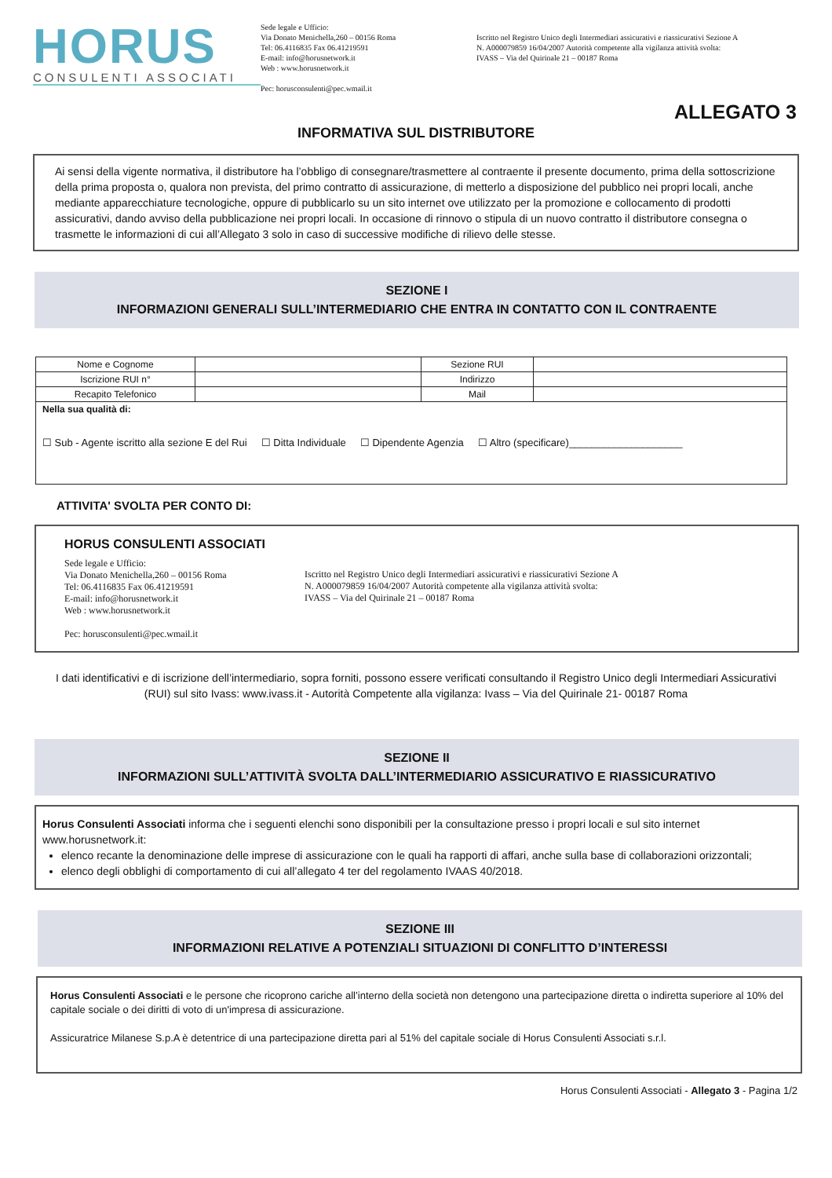HORUS
CONSULENTI ASSOCIATI
Sede legale e Ufficio:
Via Donato Menichella,260 – 00156 Roma
Tel: 06.4116835 Fax 06.41219591
E-mail: info@horusnetwork.it
Web : www.horusnetwork.it
Pec: horusconsulenti@pec.wmail.it
Iscritto nel Registro Unico degli Intermediari assicurativi e riassicurativi Sezione A
N. A000079859 16/04/2007 Autorità competente alla vigilanza attività svolta:
IVASS – Via del Quirinale 21 – 00187 Roma
ALLEGATO 3
INFORMATIVA SUL DISTRIBUTORE
Ai sensi della vigente normativa, il distributore ha l’obbligo di consegnare/trasmettere al contraente il presente documento, prima della sottoscrizione della prima proposta o, qualora non prevista, del primo contratto di assicurazione, di metterlo a disposizione del pubblico nei propri locali, anche mediante apparecchiature tecnologiche, oppure di pubblicarlo su un sito internet ove utilizzato per la promozione e collocamento di prodotti assicurativi, dando avviso della pubblicazione nei propri locali. In occasione di rinnovo o stipula di un nuovo contratto il distributore consegna o trasmette le informazioni di cui all’Allegato 3 solo in caso di successive modifiche di rilievo delle stesse.
SEZIONE I
INFORMAZIONI GENERALI SULL’INTERMEDIARIO CHE ENTRA IN CONTATTO CON IL CONTRAENTE
| Nome e Cognome | | Sezione RUI | |
| Iscrizione RUI n° | | Indirizzo | |
| Recapito Telefonico | | Mail | |
| Nella sua qualità di: ☐ Sub - Agente iscritto alla sezione E del Rui ☐ Ditta Individuale ☐ Dipendente Agenzia ☐ Altro (specificare)____________________ | | | |
ATTIVITA' SVOLTA PER CONTO DI:
HORUS CONSULENTI ASSOCIATI
Sede legale e Ufficio:
Via Donato Menichella,260 – 00156 Roma
Tel: 06.4116835 Fax 06.41219591
E-mail: info@horusnetwork.it
Web : www.horusnetwork.it
Pec: horusconsulenti@pec.wmail.it
Iscritto nel Registro Unico degli Intermediari assicurativi e riassicurativi Sezione A
N. A000079859 16/04/2007 Autorità competente alla vigilanza attività svolta:
IVASS – Via del Quirinale 21 – 00187 Roma
I dati identificativi e di iscrizione dell’intermediario, sopra forniti, possono essere verificati consultando il Registro Unico degli Intermediari Assicurativi (RUI) sul sito Ivass: www.ivass.it - Autorità Competente alla vigilanza: Ivass – Via del Quirinale 21- 00187 Roma
SEZIONE II
INFORMAZIONI SULL’ATTIVITÀ SVOLTA DALL’INTERMEDIARIO ASSICURATIVO E RIASSICURATIVO
Horus Consulenti Associati informa che i seguenti elenchi sono disponibili per la consultazione presso i propri locali e sul sito internet www.horusnetwork.it:
elenco recante la denominazione delle imprese di assicurazione con le quali ha rapporti di affari, anche sulla base di collaborazioni orizzontali;
elenco degli obblighi di comportamento di cui all’allegato 4 ter del regolamento IVAAS 40/2018.
SEZIONE III
INFORMAZIONI RELATIVE A POTENZIALI SITUAZIONI DI CONFLITTO D’INTERESSI
Horus Consulenti Associati e le persone che ricoprono cariche all’interno della società non detengono una partecipazione diretta o indiretta superiore al 10% del capitale sociale o dei diritti di voto di un'impresa di assicurazione.
Assicuratrice Milanese S.p.A è detentrice di una partecipazione diretta pari al 51% del capitale sociale di Horus Consulenti Associati s.r.l.
Horus Consulenti Associati - Allegato 3 - Pagina 1/2